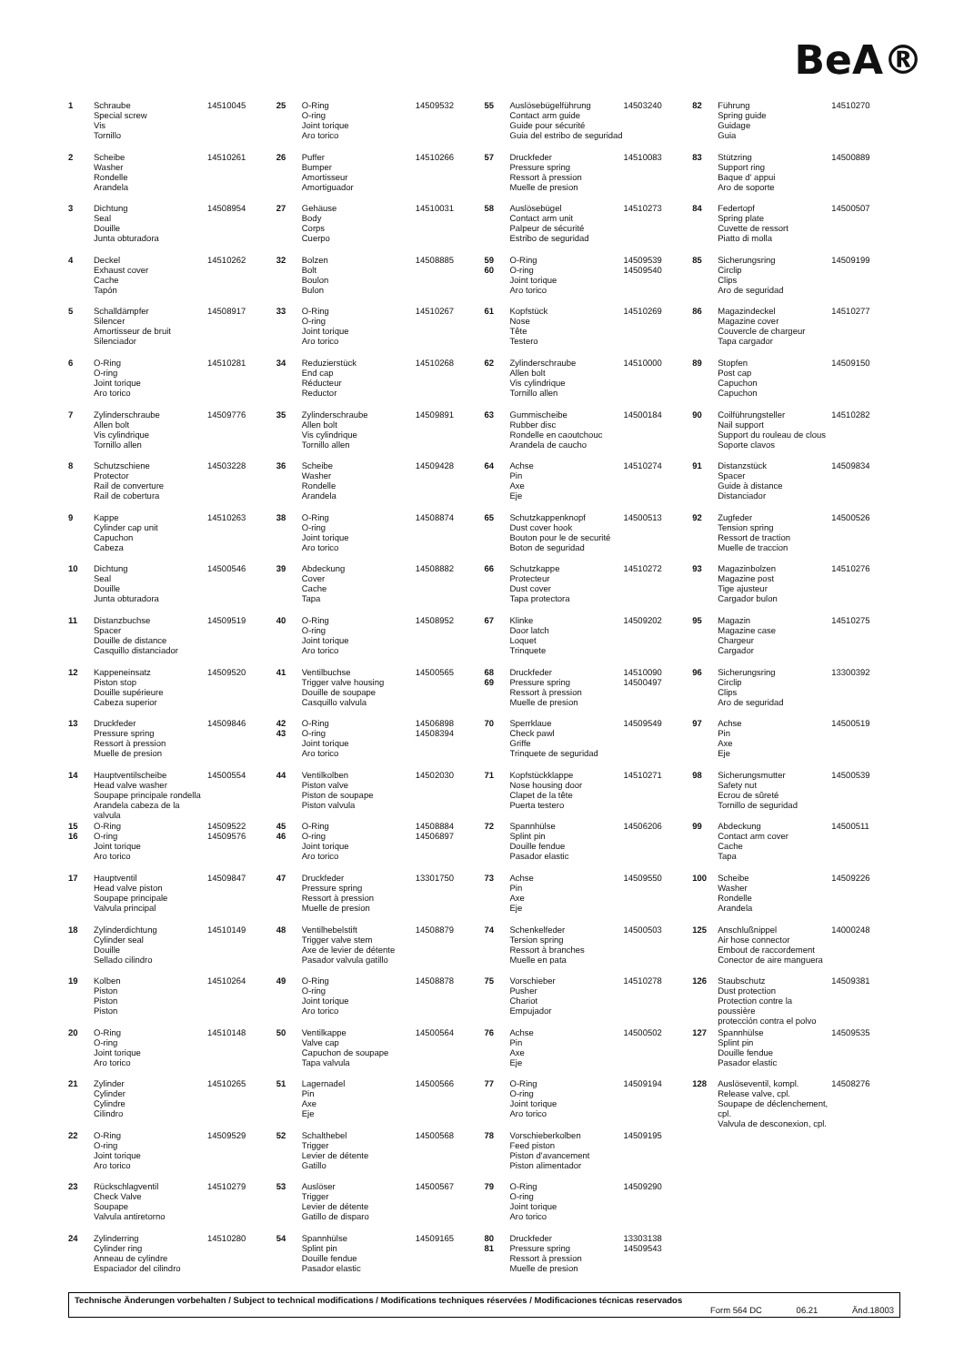BeA®
1 Schraube
Special screw
Vis
Tornillo
14510045
2 Scheibe
Washer
Rondelle
Arandela
14510261
3 Dichtung
Seal
Douille
Junta obturadora
14508954
4 Deckel
Exhaust cover
Cache
Tapón
14510262
5 Schalldämpfer
Silencer
Amortisseur de bruit
Silenciador
14508917
6 O-Ring
O-ring
Joint torique
Aro torico
14510281
7 Zylinderschraube
Allen bolt
Vis cylindrique
Tornillo allen
14509776
8 Schutzschiene
Protector
Rail de converture
Rail de cobertura
14503228
9 Kappe
Cylinder cap unit
Capuchon
Cabeza
14510263
10 Dichtung
Seal
Douille
Junta obturadora
14500546
11 Distanzbuchse
Spacer
Douille de distance
Casquillo distanciador
14509519
12 Kappeneinsatz
Piston stop
Douille supérieure
Cabeza superior
14509520
13 Druckfeder
Pressure spring
Ressort à pression
Muelle de presion
14509846
14 Hauptventilscheibe
Head valve washer
Soupape principale rondella
Arandela cabeza de la valvula
14500554
15
16
O-Ring
O-ring
Joint torique
Aro torico
14509522
14509576
17 Hauptventil
Head valve piston
Soupape principale
Valvula principal
14509847
18 Zylinderdichtung
Cylinder seal
Douille
Sellado cilindro
14510149
19 Kolben
Piston
Piston
Piston
14510264
20 O-Ring
O-ring
Joint torique
Aro torico
14510148
21 Zylinder
Cylinder
Cylindre
Cilindro
14510265
22 O-Ring
O-ring
Joint torique
Aro torico
14509529
23 Rückschlagventil
Check Valve
Soupape
Valvula antiretorno
14510279
24 Zylinderring
Cylinder ring
Anneau de cylindre
Espaciador del cilindro
14510280
25 O-Ring
O-ring
Joint torique
Aro torico
14509532
26 Puffer
Bumper
Amortisseur
Amortiguador
14510266
27 Gehäuse
Body
Corps
Cuerpo
14510031
32 Bolzen
Bolt
Boulon
Bulon
14508885
33 O-Ring
O-ring
Joint torique
Aro torico
14510267
34 Reduzierstück
End cap
Réducteur
Reductor
14510268
35 Zylinderschraube
Allen bolt
Vis cylindrique
Tornillo allen
14509891
36 Scheibe
Washer
Rondelle
Arandela
14509428
38 O-Ring
O-ring
Joint torique
Aro torico
14508874
39 Abdeckung
Cover
Cache
Tapa
14508882
40 O-Ring
O-ring
Joint torique
Aro torico
14508952
41 Ventilbuchse
Trigger valve housing
Douille de soupape
Casquillo valvula
14500565
42
43
O-Ring
O-ring
Joint torique
Aro torico
14506898
14508394
44 Ventilkolben
Piston valve
Piston de soupape
Piston valvula
14502030
45
46
O-Ring
O-ring
Joint torique
Aro torico
14508884
14506897
47 Druckfeder
Pressure spring
Ressort à pression
Muelle de presion
13301750
48 Ventilhebelstift
Trigger valve stem
Axe de levier de détente
Pasador valvula gatillo
14508879
49 O-Ring
O-ring
Joint torique
Aro torico
14508878
50 Ventilkappe
Valve cap
Capuchon de soupape
Tapa valvula
14500564
51 Lagernadel
Pin
Axe
Eje
14500566
52 Schalthebel
Trigger
Levier de détente
Gatillo
14500568
53 Auslöser
Trigger
Levier de détente
Gatillo de disparo
14500567
54 Spannhülse
Splint pin
Douille fendue
Pasador elastic
14509165
55 Auslösebügelführung
Contact arm guide
Guide pour sécurité
Guia del estribo de seguridad
14503240
57 Druckfeder
Pressure spring
Ressort à pression
Muelle de presion
14510083
58 Auslösebügel
Contact arm unit
Palpeur de sécurité
Estribo de seguridad
14510273
59
60
O-Ring
O-ring
Joint torique
Aro torico
14509539
14509540
61 Kopfstück
Nose
Tête
Testero
14510269
62 Zylinderschraube
Allen bolt
Vis cylindrique
Tornillo allen
14510000
63 Gummischeibe
Rubber disc
Rondelle en caoutchouc
Arandela de caucho
14500184
64 Achse
Pin
Axe
Eje
14510274
65 Schutzkappenknopf
Dust cover hook
Bouton pour le de securité
Boton de seguridad
14500513
66 Schutzkappe
Protecteur
Dust cover
Tapa protectora
14510272
67 Klinke
Door latch
Loquet
Trinquete
14509202
68
69
Druckfeder
Pressure spring
Ressort à pression
Muelle de presion
14510090
14500497
70 Sperrklaue
Check pawl
Griffe
Trinquete de seguridad
14509549
71 Kopfstückklappe
Nose housing door
Clapet de la tête
Puerta testero
14510271
72 Spannhülse
Splint pin
Douille fendue
Pasador elastic
14506206
73 Achse
Pin
Axe
Eje
14509550
74 Schenkelfeder
Tersion spring
Ressort à branches
Muelle en pata
14500503
75 Vorschieber
Pusher
Chariot
Empujador
14510278
76 Achse
Pin
Axe
Eje
14500502
77 O-Ring
O-ring
Joint torique
Aro torico
14509194
78 Vorschieberkolben
Feed piston
Piston d'avancement
Piston alimentador
14509195
79 O-Ring
O-ring
Joint torique
Aro torico
14509290
80
81
Druckfeder
Pressure spring
Ressort à pression
Muelle de presion
13303138
14509543
82 Führung
Spring guide
Guidage
Guia
14510270
83 Stützring
Support ring
Baque d' appui
Aro de soporte
14500889
84 Federtopf
Spring plate
Cuvette de ressort
Piatto di molla
14500507
85 Sicherungsring
Circlip
Clips
Aro de seguridad
14509199
86 Magazindeckel
Magazine cover
Couvercle de chargeur
Tapa cargador
14510277
89 Stopfen
Post cap
Capuchon
Capuchon
14509150
90 Coilführungsteller
Nail support
Support du rouleau de clous
Soporte clavos
14510282
91 Distanzstück
Spacer
Guide à distance
Distanciador
14509834
92 Zugfeder
Tension spring
Ressort de traction
Muelle de traccion
14500526
93 Magazinbolzen
Magazine post
Tige ajusteur
Cargador bulon
14510276
95 Magazin
Magazine case
Chargeur
Cargador
14510275
96 Sicherungsring
Circlip
Clips
Aro de seguridad
13300392
97 Achse
Pin
Axe
Eje
14500519
98 Sicherungsmutter
Safety nut
Ecrou de sûreté
Tornillo de seguridad
14500539
99 Abdeckung
Contact arm cover
Cache
Tapa
14500511
100 Scheibe
Washer
Rondelle
Arandela
14509226
125 Anschlußnippel
Air hose connector
Embout de raccordement
Conector de aire manguera
14000248
126 Staubschutz
Dust protection
Protection contre la poussière
protección contra el polvo
14509381
127 Spannhülse
Splint pin
Douille fendue
Pasador elastic
14509535
128 Auslöseventil, kompl.
Release valve, cpl.
Soupape de déclenchement, cpl.
Valvula de desconexion, cpl.
14508276
Technische Änderungen vorbehalten / Subject to technical modifications / Modifications techniques réservées / Modificaciones técnicas reservados
Form 564 DC 06.21 Änd.18003